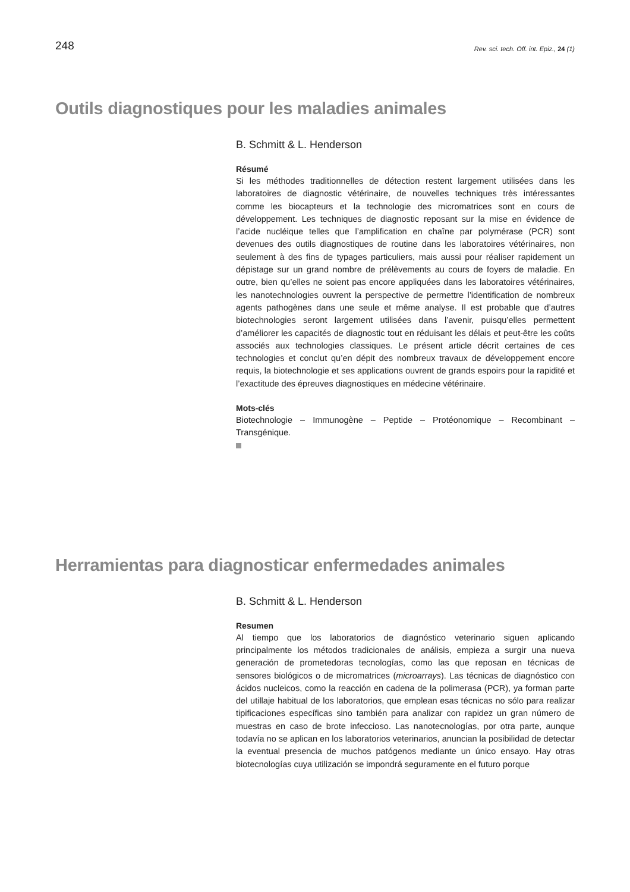248 Rev. sci. tech. Off. int. Epiz., 24 (1)
Outils diagnostiques pour les maladies animales
B. Schmitt & L. Henderson
Résumé
Si les méthodes traditionnelles de détection restent largement utilisées dans les laboratoires de diagnostic vétérinaire, de nouvelles techniques très intéressantes comme les biocapteurs et la technologie des micromatrices sont en cours de développement. Les techniques de diagnostic reposant sur la mise en évidence de l’acide nucléique telles que l’amplification en chaîne par polymérase (PCR) sont devenues des outils diagnostiques de routine dans les laboratoires vétérinaires, non seulement à des fins de typages particuliers, mais aussi pour réaliser rapidement un dépistage sur un grand nombre de prélèvements au cours de foyers de maladie. En outre, bien qu’elles ne soient pas encore appliquées dans les laboratoires vétérinaires, les nanotechnologies ouvrent la perspective de permettre l’identification de nombreux agents pathogènes dans une seule et même analyse. Il est probable que d’autres biotechnologies seront largement utilisées dans l’avenir, puisqu’elles permettent d’améliorer les capacités de diagnostic tout en réduisant les délais et peut-être les coûts associés aux technologies classiques. Le présent article décrit certaines de ces technologies et conclut qu’en dépit des nombreux travaux de développement encore requis, la biotechnologie et ses applications ouvrent de grands espoirs pour la rapidité et l’exactitude des épreuves diagnostiques en médecine vétérinaire.
Mots-clés
Biotechnologie – Immunogène – Peptide – Protéonomique – Recombinant – Transgénique.
Herramientas para diagnosticar enfermedades animales
B. Schmitt & L. Henderson
Resumen
Al tiempo que los laboratorios de diagnóstico veterinario siguen aplicando principalmente los métodos tradicionales de análisis, empieza a surgir una nueva generación de prometedoras tecnologías, como las que reposan en técnicas de sensores biológicos o de micromatrices (microarrays). Las técnicas de diagnóstico con ácidos nucleicos, como la reacción en cadena de la polimerasa (PCR), ya forman parte del utillaje habitual de los laboratorios, que emplean esas técnicas no sólo para realizar tipificaciones específicas sino también para analizar con rapidez un gran número de muestras en caso de brote infeccioso. Las nanotecnologías, por otra parte, aunque todavía no se aplican en los laboratorios veterinarios, anuncian la posibilidad de detectar la eventual presencia de muchos patógenos mediante un único ensayo. Hay otras biotecnologías cuya utilización se impondrá seguramente en el futuro porque